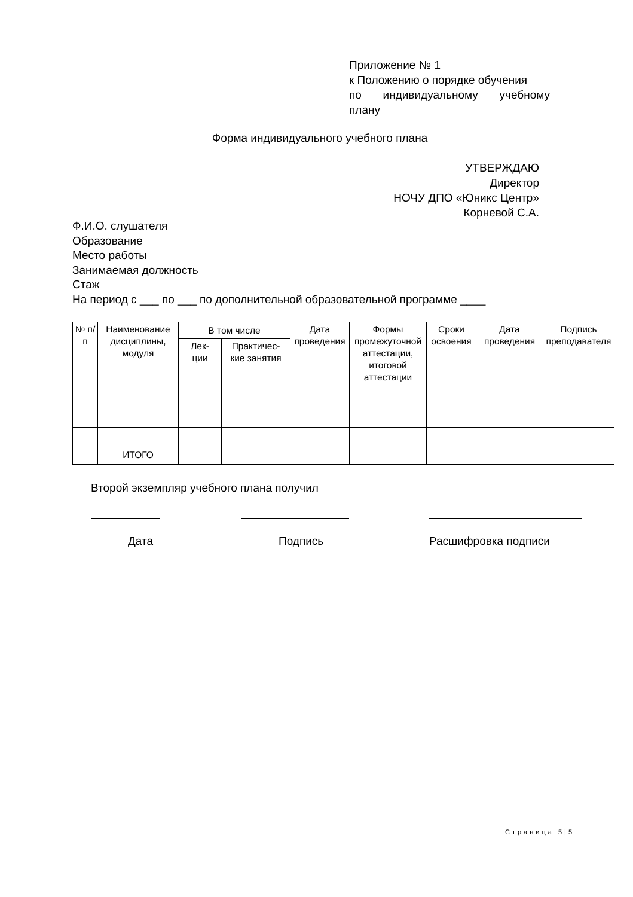Приложение № 1
к Положению о порядке обучения
по индивидуальному учебному
плану
Форма индивидуального учебного плана
УТВЕРЖДАЮ
Директор
НОЧУ ДПО «Юникс Центр»
Корневой С.А.
Ф.И.О. слушателя
Образование
Место работы
Занимаемая должность
Стаж
На период с ___ по ___ по дополнительной образовательной программе ____
| № п/п | Наименование дисциплины, модуля | В том числе | | Дата проведения | Формы промежуточной аттестации, итоговой аттестации | Сроки освоения | Дата проведения | Подпись преподавателя |
| --- | --- | --- | --- | --- | --- | --- | --- | --- |
| | | Лек- ции | Практичес- кие занятия | | | | | |
| | ИТОГО | | | | | | | |
Второй экземпляр учебного плана получил
Дата Подпись Расшифровка подписи
Страница 5|5